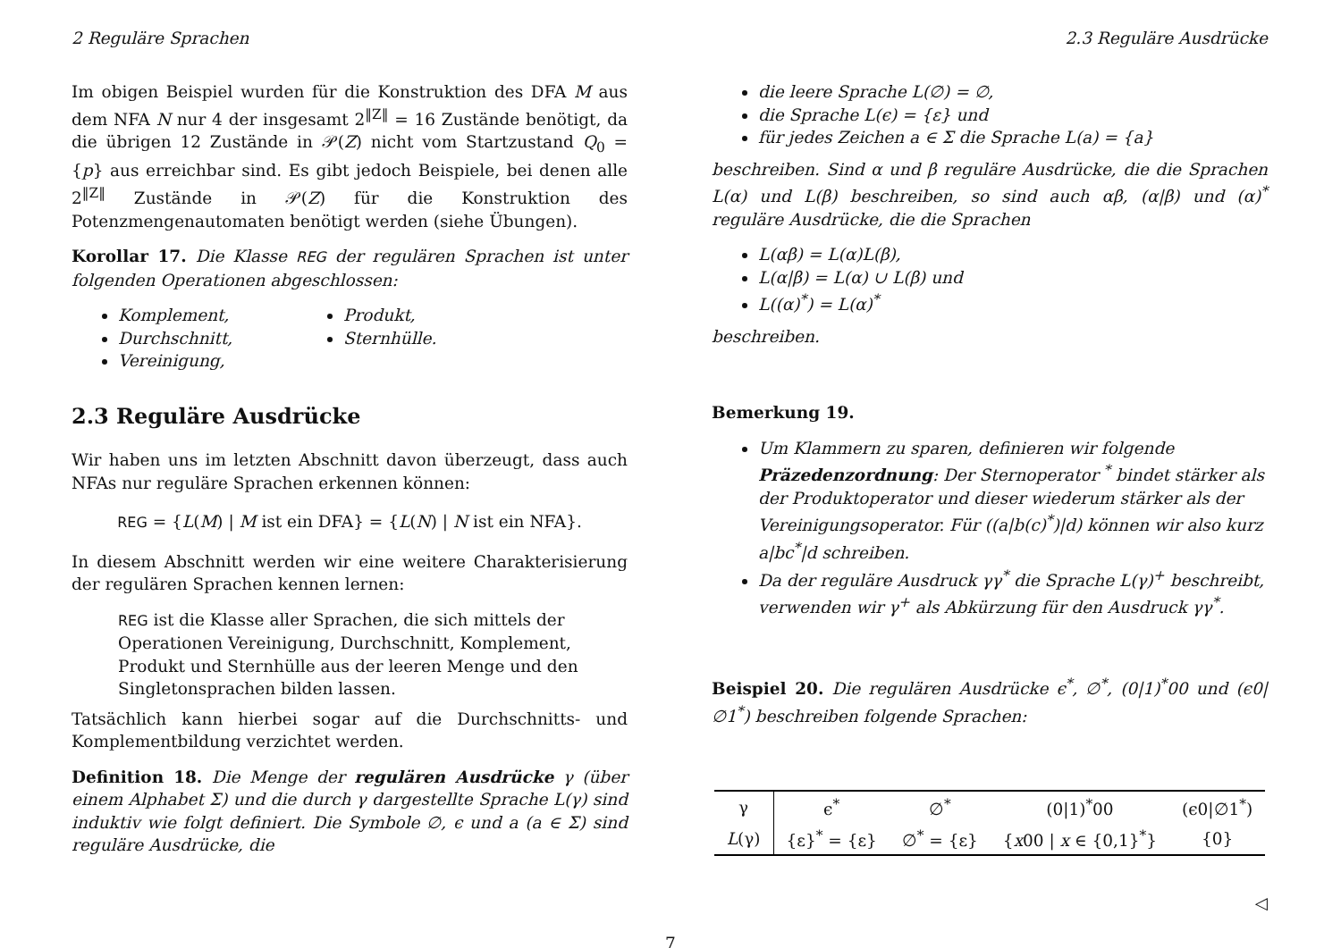2 Reguläre Sprachen 2.3 Reguläre Ausdrücke
Im obigen Beispiel wurden für die Konstruktion des DFA M aus dem NFA N nur 4 der insgesamt 2<sup>‖Z‖</sup> = 16 Zustände benötigt, da die übrigen 12 Zustände in 𝒫(Z) nicht vom Startzustand Q<sub>0</sub> = {p} aus erreichbar sind. Es gibt jedoch Beispiele, bei denen alle 2<sup>‖Z‖</sup> Zustände in 𝒫(Z) für die Konstruktion des Potenzmengenautomaten benötigt werden (siehe Übungen).
Korollar 17. Die Klasse REG der regulären Sprachen ist unter folgenden Operationen abgeschlossen:
Komplement,
Durchschnitt,
Vereinigung,
Produkt,
Sternhülle.
2.3 Reguläre Ausdrücke
Wir haben uns im letzten Abschnitt davon überzeugt, dass auch NFAs nur reguläre Sprachen erkennen können:
REG = {L(M) | M ist ein DFA} = {L(N) | N ist ein NFA}.
In diesem Abschnitt werden wir eine weitere Charakterisierung der regulären Sprachen kennen lernen:
REG ist die Klasse aller Sprachen, die sich mittels der Operationen Vereinigung, Durchschnitt, Komplement, Produkt und Sternhülle aus der leeren Menge und den Singletonsprachen bilden lassen.
Tatsächlich kann hierbei sogar auf die Durchschnitts- und Komplementbildung verzichtet werden.
Definition 18. Die Menge der regulären Ausdrücke γ (über einem Alphabet Σ) und die durch γ dargestellte Sprache L(γ) sind induktiv wie folgt definiert. Die Symbole ∅, ϵ und a (a ∈ Σ) sind reguläre Ausdrücke, die
die leere Sprache L(∅) = ∅,
die Sprache L(ϵ) = {ε} und
für jedes Zeichen a ∈ Σ die Sprache L(a) = {a}
beschreiben. Sind α und β reguläre Ausdrücke, die die Sprachen L(α) und L(β) beschreiben, so sind auch αβ, (α|β) und (α)<sup>*</sup> reguläre Ausdrücke, die die Sprachen
L(αβ) = L(α)L(β),
L(α|β) = L(α) ∪ L(β) und
L((α)<sup>*</sup>) = L(α)<sup>*</sup>
beschreiben.
Bemerkung 19.
Um Klammern zu sparen, definieren wir folgende Präzedenzordnung: Der Sternoperator <sup>*</sup> bindet stärker als der Produktoperator und dieser wiederum stärker als der Vereinigungsoperator. Für ((a|b(c)<sup>*</sup>)|d) können wir also kurz a|bc<sup>*</sup>|d schreiben.
Da der reguläre Ausdruck γγ<sup>*</sup> die Sprache L(γ)<sup>+</sup> beschreibt, verwenden wir γ<sup>+</sup> als Abkürzung für den Ausdruck γγ<sup>*</sup>.
Beispiel 20. Die regulären Ausdrücke ϵ<sup>*</sup>, ∅<sup>*</sup>, (0|1)<sup>*</sup>00 und (ϵ0|∅1<sup>*</sup>) beschreiben folgende Sprachen:
| γ | ϵ<sup>*</sup> | ∅<sup>*</sup> | (0/1)<sup>*</sup>00 | (ϵ0/∅1<sup>*</sup>) |
| L (γ) | {ε}<sup>*</sup> = {ε} | ∅<sup>*</sup> = {ε} | { x 00 / x ∈ {0,1}<sup>*</sup>} | {0} |
◁
7